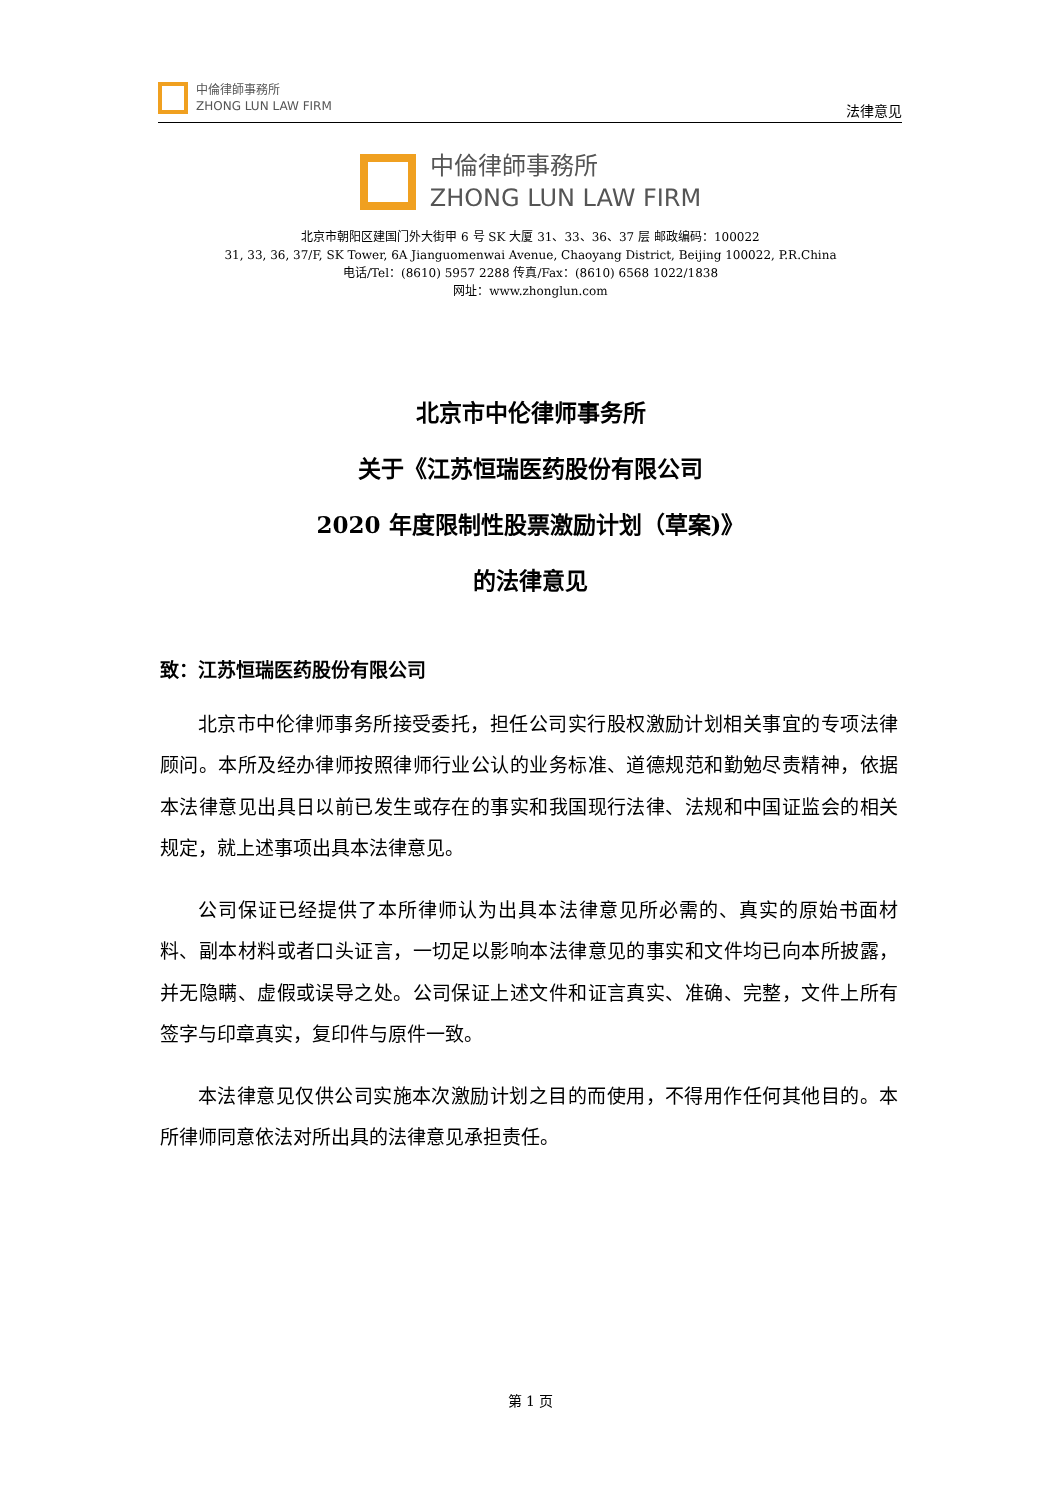中倫律師事務所
ZHONG LUN LAW FIRM
法律意见
中倫律師事務所
ZHONG LUN LAW FIRM
北京市朝阳区建国门外大街甲 6 号 SK 大厦 31、33、36、37 层 邮政编码：100022
31, 33, 36, 37/F, SK Tower, 6A Jianguomenwai Avenue, Chaoyang District, Beijing 100022, P.R.China
电话/Tel：(8610) 5957 2288 传真/Fax：(8610) 6568 1022/1838
网址：www.zhonglun.com
北京市中伦律师事务所
关于《江苏恒瑞医药股份有限公司
2020 年度限制性股票激励计划（草案)》
的法律意见
致：江苏恒瑞医药股份有限公司
北京市中伦律师事务所接受委托，担任公司实行股权激励计划相关事宜的专项法律顾问。本所及经办律师按照律师行业公认的业务标准、道德规范和勤勉尽责精神，依据本法律意见出具日以前已发生或存在的事实和我国现行法律、法规和中国证监会的相关规定，就上述事项出具本法律意见。
公司保证已经提供了本所律师认为出具本法律意见所必需的、真实的原始书面材料、副本材料或者口头证言，一切足以影响本法律意见的事实和文件均已向本所披露，并无隐瞒、虚假或误导之处。公司保证上述文件和证言真实、准确、完整，文件上所有签字与印章真实，复印件与原件一致。
本法律意见仅供公司实施本次激励计划之目的而使用，不得用作任何其他目的。本所律师同意依法对所出具的法律意见承担责任。
第 1 页